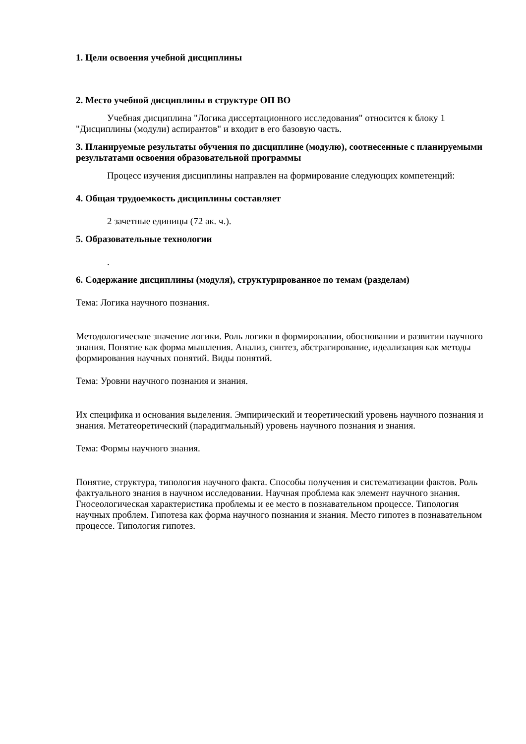1. Цели освоения учебной дисциплины
2. Место учебной дисциплины в структуре ОП ВО
Учебная дисциплина "Логика диссертационного исследования" относится к блоку 1 "Дисциплины (модули) аспирантов" и входит в его базовую часть.
3. Планируемые результаты обучения по дисциплине (модулю), соотнесенные с планируемыми результатами освоения образовательной программы
Процесс изучения дисциплины направлен на формирование следующих компетенций:
4. Общая трудоемкость дисциплины составляет
2 зачетные единицы (72 ак. ч.).
5. Образовательные технологии
.
6. Содержание дисциплины (модуля), структурированное по темам (разделам)
Тема: Логика научного познания.
Методологическое значение логики. Роль логики в формировании, обосновании и развитии научного знания. Понятие как форма мышления. Анализ, синтез, абстрагирование, идеализация как методы формирования научных понятий. Виды понятий.
Тема: Уровни научного познания и знания.
Их специфика и основания выделения. Эмпирический и теоретический уровень научного познания и знания. Метатеоретический (парадигмальный) уровень научного познания и знания.
Тема: Формы научного знания.
Понятие, структура, типология научного факта. Способы получения и систематизации фактов. Роль фактуального знания в научном исследовании. Научная проблема как элемент научного знания. Гносеологическая характеристика проблемы и ее место в познавательном процессе. Типология научных проблем. Гипотеза как форма научного познания и знания. Место гипотез в познавательном процессе. Типология гипотез.